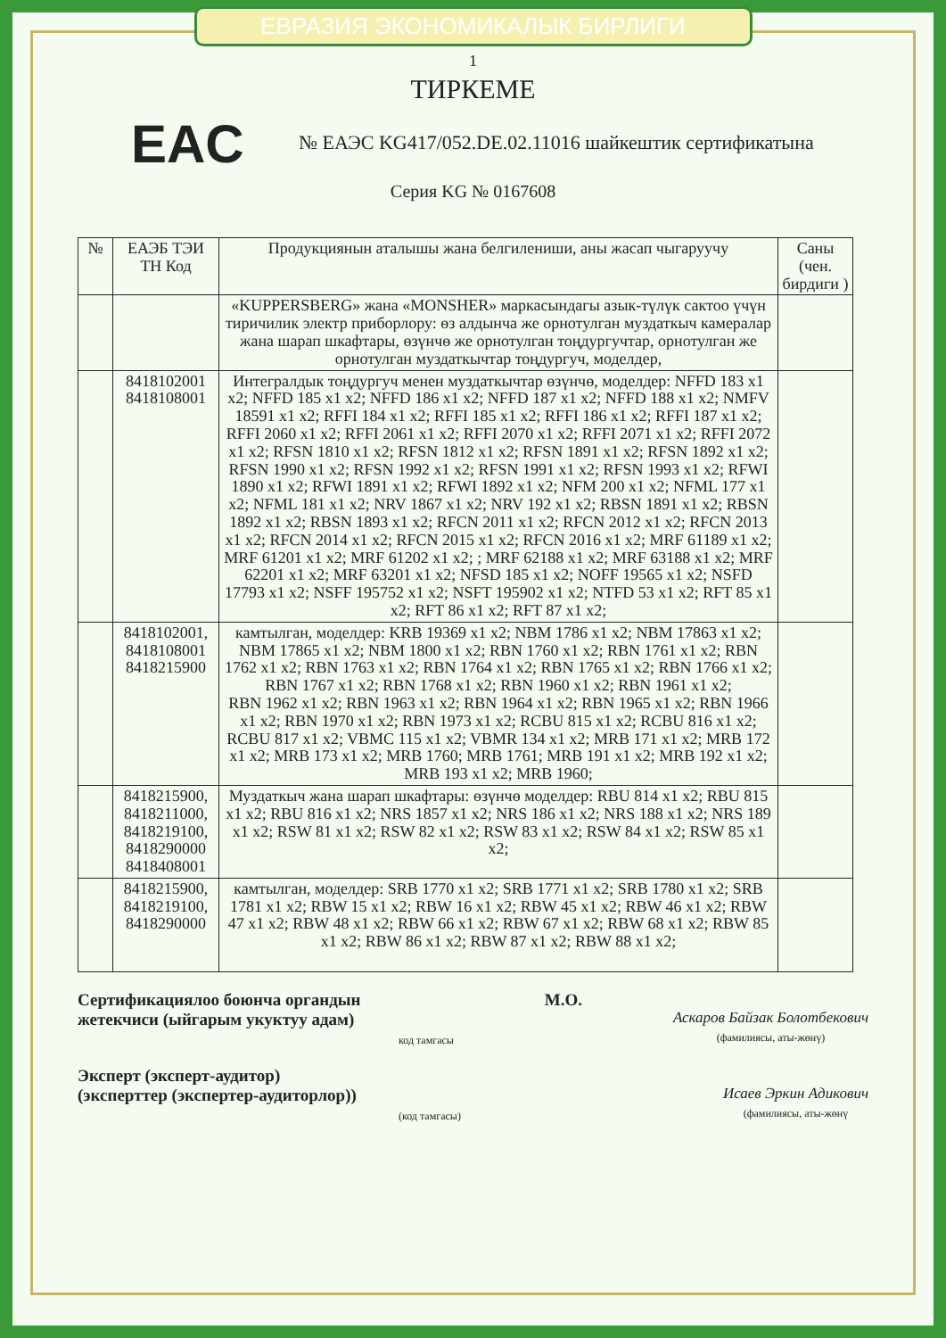ЕВРАЗИЯ ЭКОНОМИКАЛЫК БИРЛИГИ
1
ТИРКЕМЕ
EAC
№ ЕАЭС KG417/052.DE.02.11016 шайкештик сертификатына
Серия KG № 0167608
| № | ЕАЭБ ТЭИ ТН Код | Продукциянын аталышы жана белгилениши, аны жасап чыгаруучу | Саны (чен. бирдиги ) |
| --- | --- | --- | --- |
| | | «KUPPERSBERG» жана «MONSHER» маркасындагы азык-түлүк сактоо үчүн тиричилик электр приборлору: өз алдынча же орнотулган муздаткыч камералар жана шарап шкафтары, өзүнчө же орнотулган тоңдургучтар, орнотулган же орнотулган муздаткычтар тоңдургуч, моделдер, | |
| | 8418102001 8418108001 | Интегралдык тоңдургуч менен муздаткычтар өзүнчө, моделдер: NFFD 183 x1 x2; NFFD 185 x1 x2; NFFD 186 x1 x2; NFFD 187 x1 x2; NFFD 188 x1 x2; NMFV 18591 x1 x2; RFFI 184 x1 x2; RFFI 185 x1 x2; RFFI 186 x1 x2; RFFI 187 x1 x2; RFFI 2060 x1 x2; RFFI 2061 x1 x2; RFFI 2070 x1 x2; RFFI 2071 x1 x2; RFFI 2072 x1 x2; RFSN 1810 x1 x2; RFSN 1812 x1 x2; RFSN 1891 x1 x2; RFSN 1892 x1 x2; RFSN 1990 x1 x2; RFSN 1992 x1 x2; RFSN 1991 x1 x2; RFSN 1993 x1 x2; RFWI 1890 x1 x2; RFWI 1891 x1 x2; RFWI 1892 x1 x2; NFM 200 x1 x2; NFML 177 x1 x2; NFML 181 x1 x2; NRV 1867 x1 x2; NRV 192 x1 x2; RBSN 1891 x1 x2; RBSN 1892 x1 x2; RBSN 1893 x1 x2; RFCN 2011 x1 x2; RFCN 2012 x1 x2; RFCN 2013 x1 x2; RFCN 2014 x1 x2; RFCN 2015 x1 x2; RFCN 2016 x1 x2; MRF 61189 x1 x2; MRF 61201 x1 x2; MRF 61202 x1 x2; ; MRF 62188 x1 x2; MRF 63188 x1 x2; MRF 62201 x1 x2; MRF 63201 x1 x2; NFSD 185 x1 x2; NOFF 19565 x1 x2; NSFD 17793 x1 x2; NSFF 195752 x1 x2; NSFT 195902 x1 x2; NTFD 53 x1 x2; RFT 85 x1 x2; RFT 86 x1 x2; RFT 87 x1 x2; | |
| | 8418102001, 8418108001 8418215900 | камтылган, моделдер: KRB 19369 x1 x2; NBM 1786 x1 x2; NBM 17863 x1 x2; NBM 17865 x1 x2; NBM 1800 x1 x2; RBN 1760 x1 x2; RBN 1761 x1 x2; RBN 1762 x1 x2; RBN 1763 x1 x2; RBN 1764 x1 x2; RBN 1765 x1 x2; RBN 1766 x1 x2; RBN 1767 x1 x2; RBN 1768 x1 x2; RBN 1960 x1 x2; RBN 1961 x1 x2; RBN 1962 x1 x2; RBN 1963 x1 x2; RBN 1964 x1 x2; RBN 1965 x1 x2; RBN 1966 x1 x2; RBN 1970 x1 x2; RBN 1973 x1 x2; RCBU 815 x1 x2; RCBU 816 x1 x2; RCBU 817 x1 x2; VBMC 115 x1 x2; VBMR 134 x1 x2; MRB 171 x1 x2; MRB 172 x1 x2; MRB 173 x1 x2; MRB 1760; MRB 1761; MRB 191 x1 x2; MRB 192 x1 x2; MRB 193 x1 x2; MRB 1960; | |
| | 8418215900, 8418211000, 8418219100, 8418290000 8418408001 | Муздаткыч жана шарап шкафтары: өзүнчө моделдер: RBU 814 x1 x2; RBU 815 x1 x2; RBU 816 x1 x2; NRS 1857 x1 x2; NRS 186 x1 x2; NRS 188 x1 x2; NRS 189 x1 x2; RSW 81 x1 x2; RSW 82 x1 x2; RSW 83 x1 x2; RSW 84 x1 x2; RSW 85 x1 x2; | |
| | 8418215900, 8418219100, 8418290000 | камтылган, моделдер: SRB 1770 x1 x2; SRB 1771 x1 x2; SRB 1780 x1 x2; SRB 1781 x1 x2; RBW 15 x1 x2; RBW 16 x1 x2; RBW 45 x1 x2; RBW 46 x1 x2; RBW 47 x1 x2; RBW 48 x1 x2; RBW 66 x1 x2; RBW 67 x1 x2; RBW 68 x1 x2; RBW 85 x1 x2; RBW 86 x1 x2; RBW 87 x1 x2; RBW 88 x1 x2; | |
Сертификациялоо боюнча органдын
жетекчиси (ыйгарым укуктуу адам)
код тамгасы
М.О.
Аскаров Байзак Болотбекович
(фамилиясы, аты-жөнү)
Эксперт (эксперт-аудитор)
(эксперттер (экспертер-аудиторлор))
(код тамгасы)
Исаев Эркин Адикович
(фамилиясы, аты-жөнү